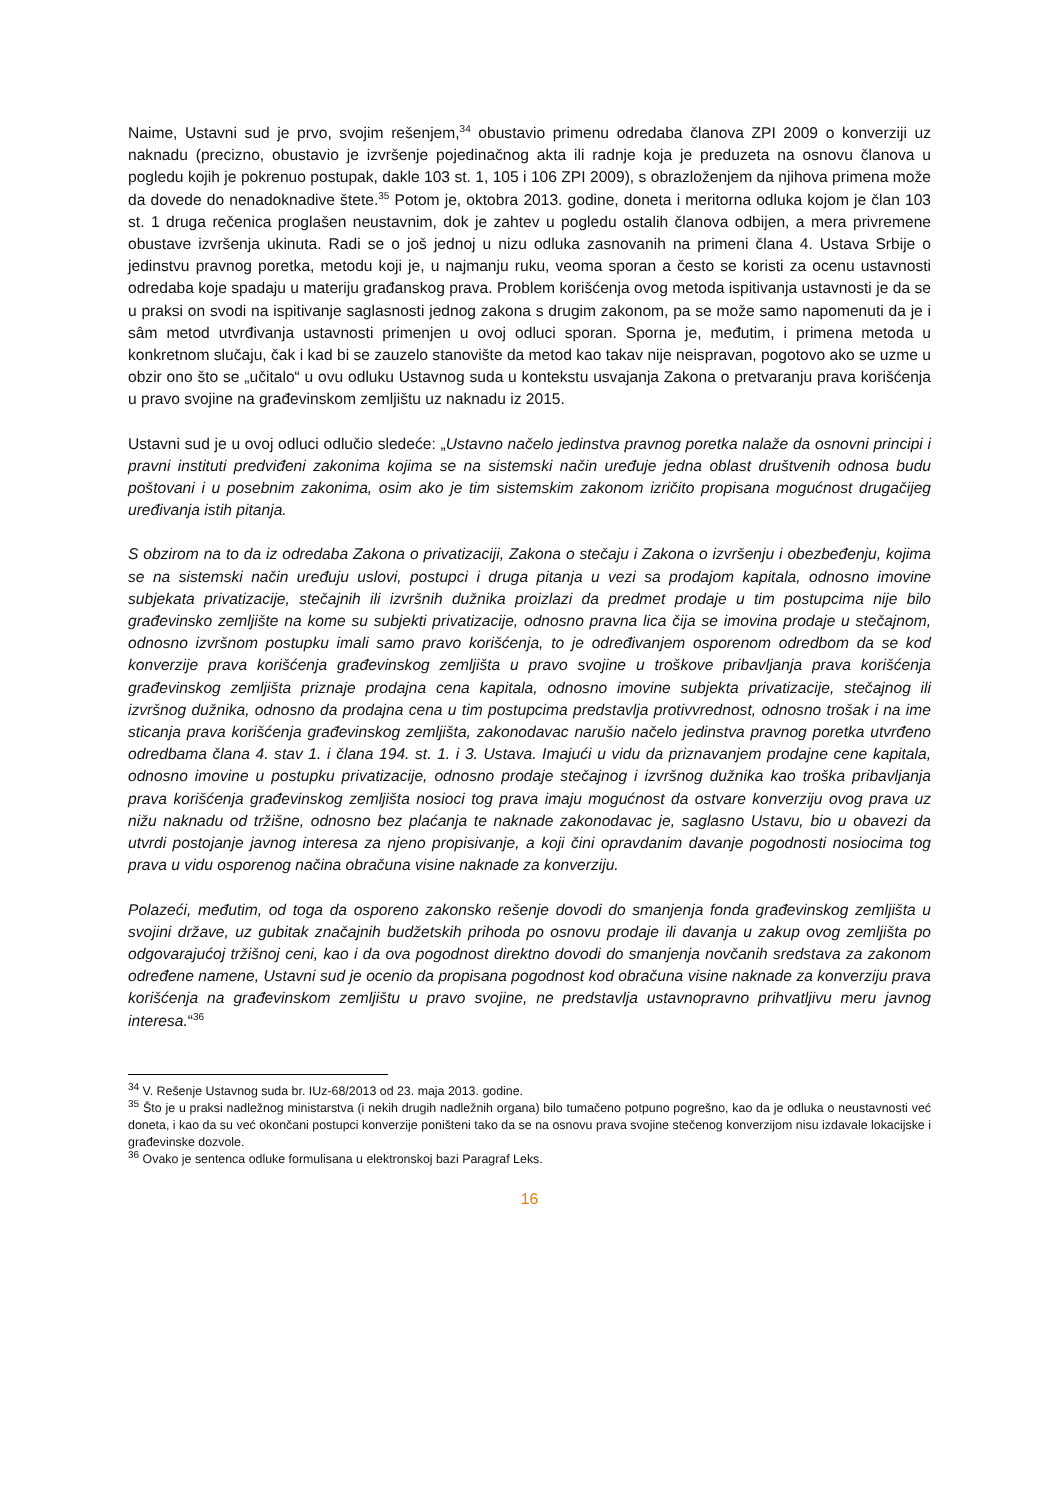Naime, Ustavni sud je prvo, svojim rešenjem,<sup>34</sup> obustavio primenu odredaba članova ZPI 2009 o konverziji uz naknadu (precizno, obustavio je izvršenje pojedinačnog akta ili radnje koja je preduzeta na osnovu članova u pogledu kojih je pokrenuo postupak, dakle 103 st. 1, 105 i 106 ZPI 2009), s obrazloženjem da njihova primena može da dovede do nenadoknadive štete.<sup>35</sup> Potom je, oktobra 2013. godine, doneta i meritorna odluka kojom je član 103 st. 1 druga rečenica proglašen neustavnim, dok je zahtev u pogledu ostalih članova odbijen, a mera privremene obustave izvršenja ukinuta. Radi se o još jednoj u nizu odluka zasnovanih na primeni člana 4. Ustava Srbije o jedinstvu pravnog poretka, metodu koji je, u najmanju ruku, veoma sporan a često se koristi za ocenu ustavnosti odredaba koje spadaju u materiju građanskog prava. Problem korišćenja ovog metoda ispitivanja ustavnosti je da se u praksi on svodi na ispitivanje saglasnosti jednog zakona s drugim zakonom, pa se može samo napomenuti da je i sâm metod utvrđivanja ustavnosti primenjen u ovoj odluci sporan. Sporna je, međutim, i primena metoda u konkretnom slučaju, čak i kad bi se zauzelo stanovište da metod kao takav nije neispravan, pogotovo ako se uzme u obzir ono što se „učitalo“ u ovu odluku Ustavnog suda u kontekstu usvajanja Zakona o pretvaranju prava korišćenja u pravo svojine na građevinskom zemljištu uz naknadu iz 2015.
Ustavni sud je u ovoj odluci odlučio sledeće: „Ustavno načelo jedinstva pravnog poretka nalaže da osnovni principi i pravni instituti predviđeni zakonima kojima se na sistemski način uređuje jedna oblast društvenih odnosa budu poštovani i u posebnim zakonima, osim ako je tim sistemskim zakonom izričito propisana mogućnost drugačijeg uređivanja istih pitanja.
S obzirom na to da iz odredaba Zakona o privatizaciji, Zakona o stečaju i Zakona o izvršenju i obezbeđenju, kojima se na sistemski način uređuju uslovi, postupci i druga pitanja u vezi sa prodajom kapitala, odnosno imovine subjekata privatizacije, stečajnih ili izvršnih dužnika proizlazi da predmet prodaje u tim postupcima nije bilo građevinsko zemljište na kome su subjekti privatizacije, odnosno pravna lica čija se imovina prodaje u stečajnom, odnosno izvršnom postupku imali samo pravo korišćenja, to je određivanjem osporenom odredbom da se kod konverzije prava korišćenja građevinskog zemljišta u pravo svojine u troškove pribavljanja prava korišćenja građevinskog zemljišta priznaje prodajna cena kapitala, odnosno imovine subjekta privatizacije, stečajnog ili izvršnog dužnika, odnosno da prodajna cena u tim postupcima predstavlja protivvrednost, odnosno trošak i na ime sticanja prava korišćenja građevinskog zemljišta, zakonodavac narušio načelo jedinstva pravnog poretka utvrđeno odredbama člana 4. stav 1. i člana 194. st. 1. i 3. Ustava. Imajući u vidu da priznavanjem prodajne cene kapitala, odnosno imovine u postupku privatizacije, odnosno prodaje stečajnog i izvršnog dužnika kao troška pribavljanja prava korišćenja građevinskog zemljišta nosioci tog prava imaju mogućnost da ostvare konverziju ovog prava uz nižu naknadu od tržišne, odnosno bez plaćanja te naknade zakonodavac je, saglasno Ustavu, bio u obavezi da utvrdi postojanje javnog interesa za njeno propisivanje, a koji čini opravdanim davanje pogodnosti nosiocima tog prava u vidu osporenog načina obračuna visine naknade za konverziju.
Polazeći, međutim, od toga da osporeno zakonsko rešenje dovodi do smanjenja fonda građevinskog zemljišta u svojini države, uz gubitak značajnih budžetskih prihoda po osnovu prodaje ili davanja u zakup ovog zemljišta po odgovarajućoj tržišnoj ceni, kao i da ova pogodnost direktno dovodi do smanjenja novčanih sredstava za zakonom određene namene, Ustavni sud je ocenio da propisana pogodnost kod obračuna visine naknade za konverziju prava korišćenja na građevinskom zemljištu u pravo svojine, ne predstavlja ustavnopravno prihvatljivu meru javnog interesa.“<sup>36</sup>
<sup>34</sup> V. Rešenje Ustavnog suda br. IUz-68/2013 od 23. maja 2013. godine.
<sup>35</sup> Što je u praksi nadležnog ministarstva (i nekih drugih nadležnih organa) bilo tumačeno potpuno pogrešno, kao da je odluka o neustavnosti već doneta, i kao da su već okončani postupci konverzije poništeni tako da se na osnovu prava svojine stečenog konverzijom nisu izdavale lokacijske i građevinske dozvole.
<sup>36</sup> Ovako je sentenca odluke formulisana u elektronskoj bazi Paragraf Leks.
16